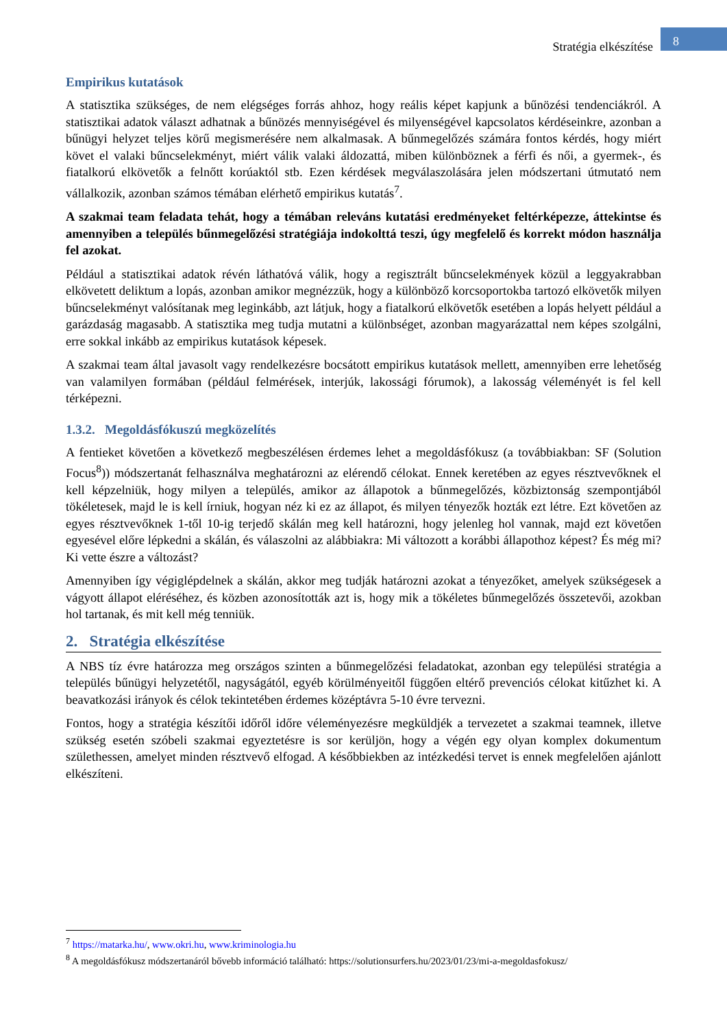8
Stratégia elkészítése
Empirikus kutatások
A statisztika szükséges, de nem elégséges forrás ahhoz, hogy reális képet kapjunk a bűnözési tendenciákról. A statisztikai adatok választ adhatnak a bűnözés mennyiségével és milyenségével kapcsolatos kérdéseinkre, azonban a bűnügyi helyzet teljes körű megismerésére nem alkalmasak. A bűnmegelőzés számára fontos kérdés, hogy miért követ el valaki bűncselekményt, miért válik valaki áldozattá, miben különböznek a férfi és női, a gyermek-, és fiatalkorú elkövetők a felnőtt korúaktól stb. Ezen kérdések megválaszolására jelen módszertani útmutató nem vállalkozik, azonban számos témában elérhető empirikus kutatás<sup>7</sup>.
A szakmai team feladata tehát, hogy a témában releváns kutatási eredményeket feltérképezze, áttekintse és amennyiben a település bűnmegelőzési stratégiája indokolttá teszi, úgy megfelelő és korrekt módon használja fel azokat.
Például a statisztikai adatok révén láthatóvá válik, hogy a regisztrált bűncselekmények közül a leggyakrabban elkövetett deliktum a lopás, azonban amikor megnézzük, hogy a különböző korcsoportokba tartozó elkövetők milyen bűncselekményt valósítanak meg leginkább, azt látjuk, hogy a fiatalkorú elkövetők esetében a lopás helyett például a garázdaság magasabb. A statisztika meg tudja mutatni a különbséget, azonban magyarázattal nem képes szolgálni, erre sokkal inkább az empirikus kutatások képesek.
A szakmai team által javasolt vagy rendelkezésre bocsátott empirikus kutatások mellett, amennyiben erre lehetőség van valamilyen formában (például felmérések, interjúk, lakossági fórumok), a lakosság véleményét is fel kell térképezni.
1.3.2. Megoldásfókuszú megközelítés
A fentieket követően a következő megbeszélésen érdemes lehet a megoldásfókusz (a továbbiakban: SF (Solution Focus<sup>8</sup>)) módszertanát felhasználva meghatározni az elérendő célokat. Ennek keretében az egyes résztvevőknek el kell képzelniük, hogy milyen a település, amikor az állapotok a bűnmegelőzés, közbiztonság szempontjából tökéletesek, majd le is kell írniuk, hogyan néz ki ez az állapot, és milyen tényezők hozták ezt létre. Ezt követően az egyes résztvevőknek 1-től 10-ig terjedő skálán meg kell határozni, hogy jelenleg hol vannak, majd ezt követően egyesével előre lépkedni a skálán, és válaszolni az alábbiakra: Mi változott a korábbi állapothoz képest? És még mi? Ki vette észre a változást?
Amennyiben így végiglépdelnek a skálán, akkor meg tudják határozni azokat a tényezőket, amelyek szükségesek a vágyott állapot eléréséhez, és közben azonosították azt is, hogy mik a tökéletes bűnmegelőzés összetevői, azokban hol tartanak, és mit kell még tenniük.
2. Stratégia elkészítése
A NBS tíz évre határozza meg országos szinten a bűnmegelőzési feladatokat, azonban egy települési stratégia a település bűnügyi helyzetétől, nagyságától, egyéb körülményeitől függően eltérő prevenciós célokat kitűzhet ki. A beavatkozási irányok és célok tekintetében érdemes középtávra 5-10 évre tervezni.
Fontos, hogy a stratégia készítői időről időre véleményezésre megküldjék a tervezetet a szakmai teamnek, illetve szükség esetén szóbeli szakmai egyeztetésre is sor kerüljön, hogy a végén egy olyan komplex dokumentum születhessen, amelyet minden résztvevő elfogad. A későbbiekben az intézkedési tervet is ennek megfelelően ajánlott elkészíteni.
<sup>7</sup> https://matarka.hu/, www.okri.hu, www.kriminologia.hu
<sup>8</sup> A megoldásfókusz módszertanáról bővebb információ található: https://solutionsurfers.hu/2023/01/23/mi-a-megoldasfokusz/